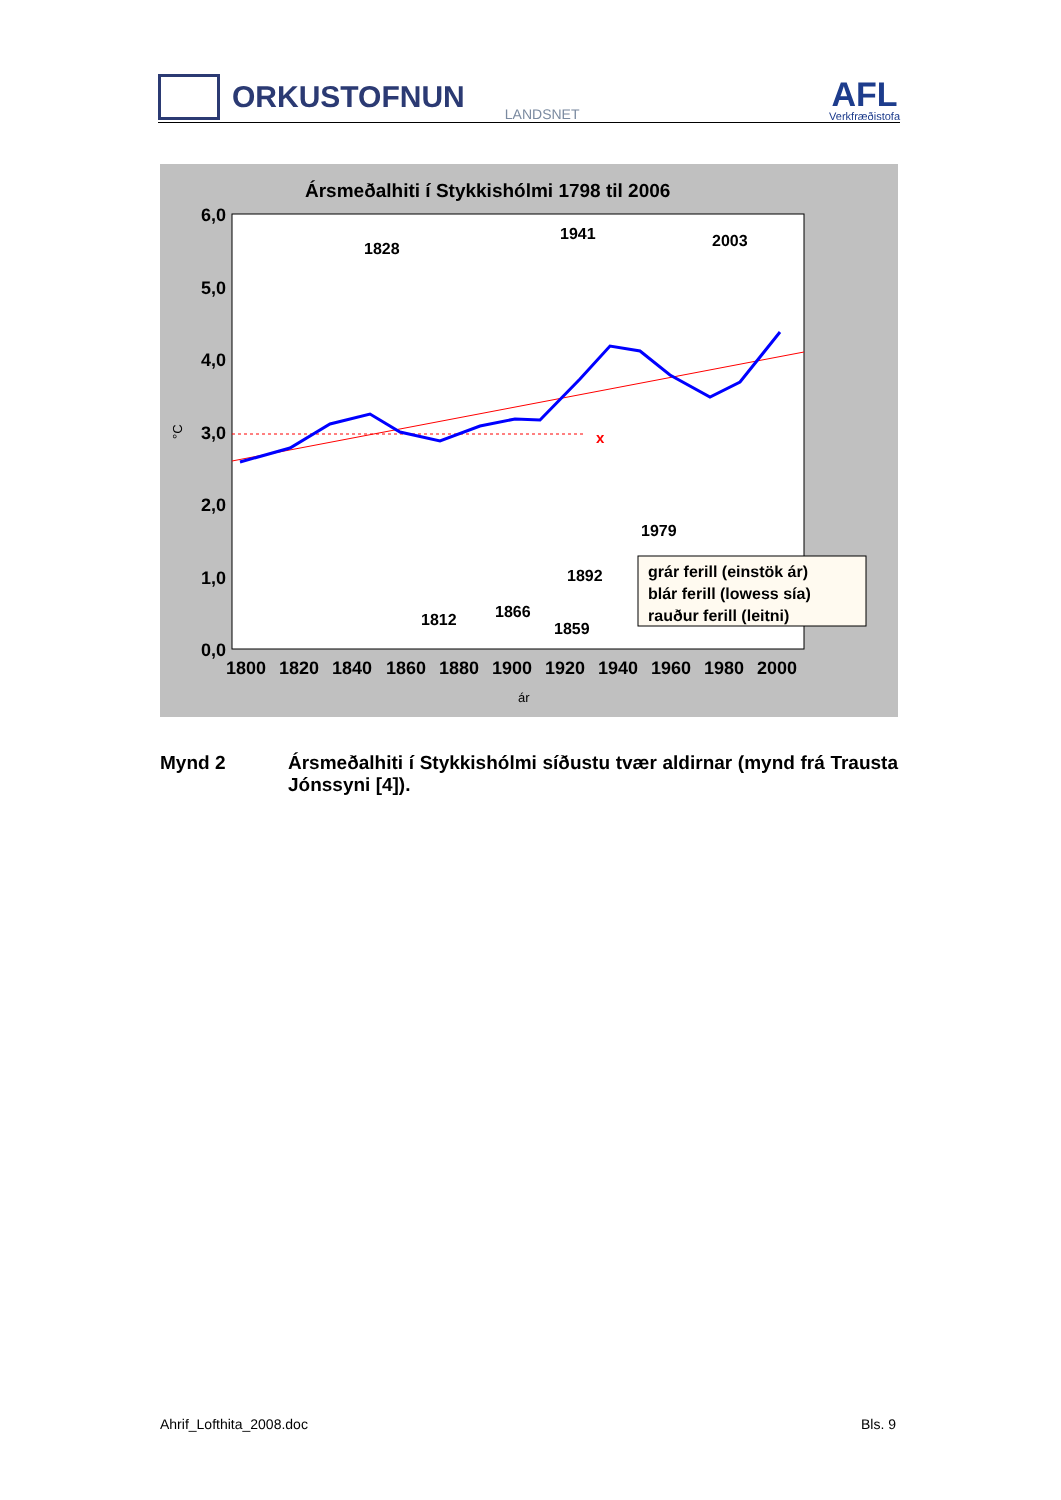ORKUSTOFNUN
LANDSNET
AFL
Verkfræðistofa
Ársmeðalhiti í Stykkishólmi 1798 til 2006
6,0
5,0
4,0
3,0
2,0
1,0
0,0
°C
1800
1820
1840
1860
1880
1900
1920
1940
1960
1980
2000
ár
x
1828
1941
2003
1979
1892
1866
1812
1859
grár ferill (einstök ár)
blár ferill (lowess sía)
rauður ferill (leitni)
Mynd 2 Ársmeðalhiti í Stykkishólmi síðustu tvær aldirnar (mynd frá Trausta Jónssyni [4]).
Ahrif_Lofthita_2008.doc Bls. 9